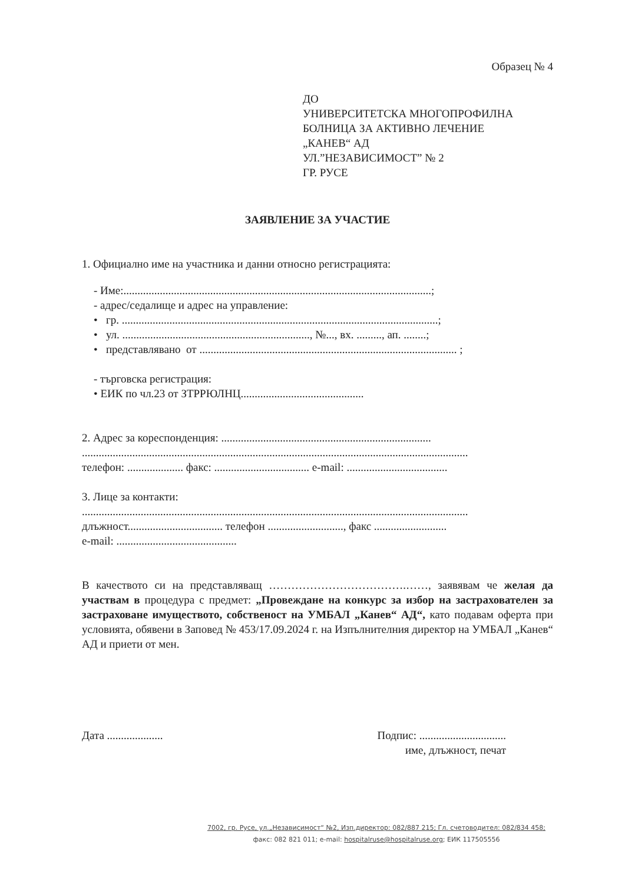Образец № 4
ДО
УНИВЕРСИТЕТСКА МНОГОПРОФИЛНА
БОЛНИЦА ЗА АКТИВНО ЛЕЧЕНИЕ
„КАНЕВ“ АД
УЛ.”НЕЗАВИСИМОСТ” № 2
ГР. РУСЕ
ЗАЯВЛЕНИЕ ЗА УЧАСТИЕ
1. Официално име на участника и данни относно регистрацията:
- Име:..............................................................................................................;
- адрес/седалище и адрес на управление:
• гр. .................................................................................................................;
• ул. ..................................................................., №..., вх. ........., ап. ........;
• представлявано от ............................................................................................ ;
- търговска регистрация:
• ЕИК по чл.23 от ЗТРРЮЛНЦ............................................
2. Адрес за кореспонденция: ...........................................................................
..........................................................................................................................................
телефон: .................... факс: .................................. e-mail: ....................................
3. Лице за контакти:
..........................................................................................................................................
длъжност.................................. телефон ..........................., факс ..........................
e-mail: ...........................................
В качеството си на представляващ ……………………………….……, заявявам че желая да участвам в процедура с предмет: „Провеждане на конкурс за избор на застрахователен за застраховане имуществото, собственост на УМБАЛ „Канев“ АД“, като подавам оферта при условията, обявени в Заповед № 453/17.09.2024 г. на Изпълнителния директор на УМБАЛ „Канев“ АД и приети от мен.
Дата .................... Подпис: ...............................
име, длъжност, печат
7002, гр. Русе, ул.„Независимост“ №2, Изп.директор: 082/887 215; Гл. счетоводител: 082/834 458;
факс: 082 821 011; e-mail: hospitalruse@hospitalruse.org; ЕИК 117505556